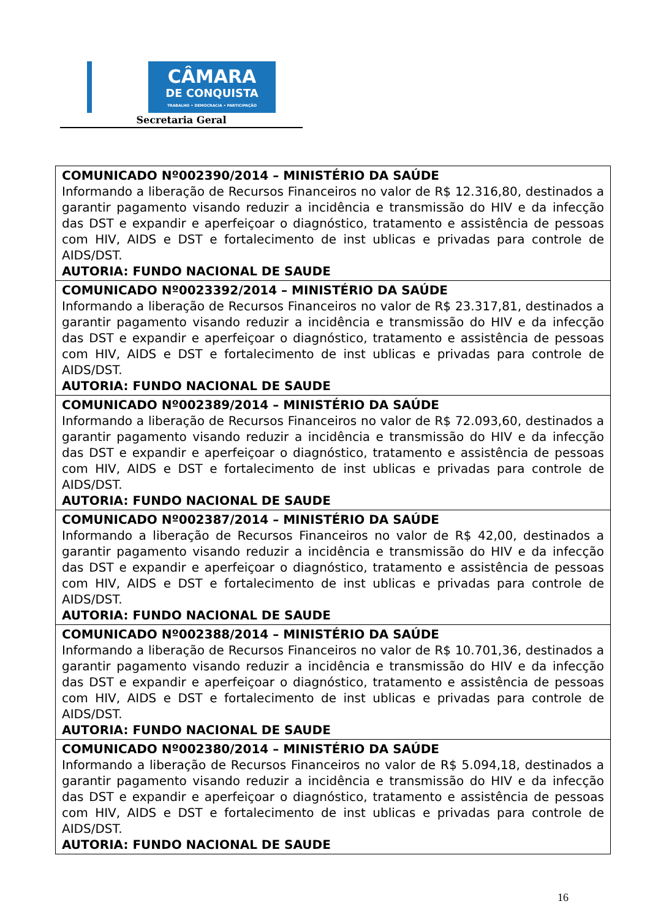CÂMARA
DE CONQUISTA
TRABALHO • DEMOCRACIA • PARTICIPAÇÃO
Secretaria Geral
| COMUNICADO Nº002390/2014 – MINISTÉRIO DA SAÚDE Informando a liberação de Recursos Financeiros no valor de R$ 12.316,80, destinados a garantir pagamento visando reduzir a incidência e transmissão do HIV e da infecção das DST e expandir e aperfeiçoar o diagnóstico, tratamento e assistência de pessoas com HIV, AIDS e DST e fortalecimento de inst ublicas e privadas para controle de AIDS/DST. AUTORIA: FUNDO NACIONAL DE SAUDE |
| COMUNICADO Nº0023392/2014 – MINISTÉRIO DA SAÚDE Informando a liberação de Recursos Financeiros no valor de R$ 23.317,81, destinados a garantir pagamento visando reduzir a incidência e transmissão do HIV e da infecção das DST e expandir e aperfeiçoar o diagnóstico, tratamento e assistência de pessoas com HIV, AIDS e DST e fortalecimento de inst ublicas e privadas para controle de AIDS/DST. AUTORIA: FUNDO NACIONAL DE SAUDE |
| COMUNICADO Nº002389/2014 – MINISTÉRIO DA SAÚDE Informando a liberação de Recursos Financeiros no valor de R$ 72.093,60, destinados a garantir pagamento visando reduzir a incidência e transmissão do HIV e da infecção das DST e expandir e aperfeiçoar o diagnóstico, tratamento e assistência de pessoas com HIV, AIDS e DST e fortalecimento de inst ublicas e privadas para controle de AIDS/DST. AUTORIA: FUNDO NACIONAL DE SAUDE |
| COMUNICADO Nº002387/2014 – MINISTÉRIO DA SAÚDE Informando a liberação de Recursos Financeiros no valor de R$ 42,00, destinados a garantir pagamento visando reduzir a incidência e transmissão do HIV e da infecção das DST e expandir e aperfeiçoar o diagnóstico, tratamento e assistência de pessoas com HIV, AIDS e DST e fortalecimento de inst ublicas e privadas para controle de AIDS/DST. AUTORIA: FUNDO NACIONAL DE SAUDE |
| COMUNICADO Nº002388/2014 – MINISTÉRIO DA SAÚDE Informando a liberação de Recursos Financeiros no valor de R$ 10.701,36, destinados a garantir pagamento visando reduzir a incidência e transmissão do HIV e da infecção das DST e expandir e aperfeiçoar o diagnóstico, tratamento e assistência de pessoas com HIV, AIDS e DST e fortalecimento de inst ublicas e privadas para controle de AIDS/DST. AUTORIA: FUNDO NACIONAL DE SAUDE |
| COMUNICADO Nº002380/2014 – MINISTÉRIO DA SAÚDE Informando a liberação de Recursos Financeiros no valor de R$ 5.094,18, destinados a garantir pagamento visando reduzir a incidência e transmissão do HIV e da infecção das DST e expandir e aperfeiçoar o diagnóstico, tratamento e assistência de pessoas com HIV, AIDS e DST e fortalecimento de inst ublicas e privadas para controle de AIDS/DST. AUTORIA: FUNDO NACIONAL DE SAUDE |
16